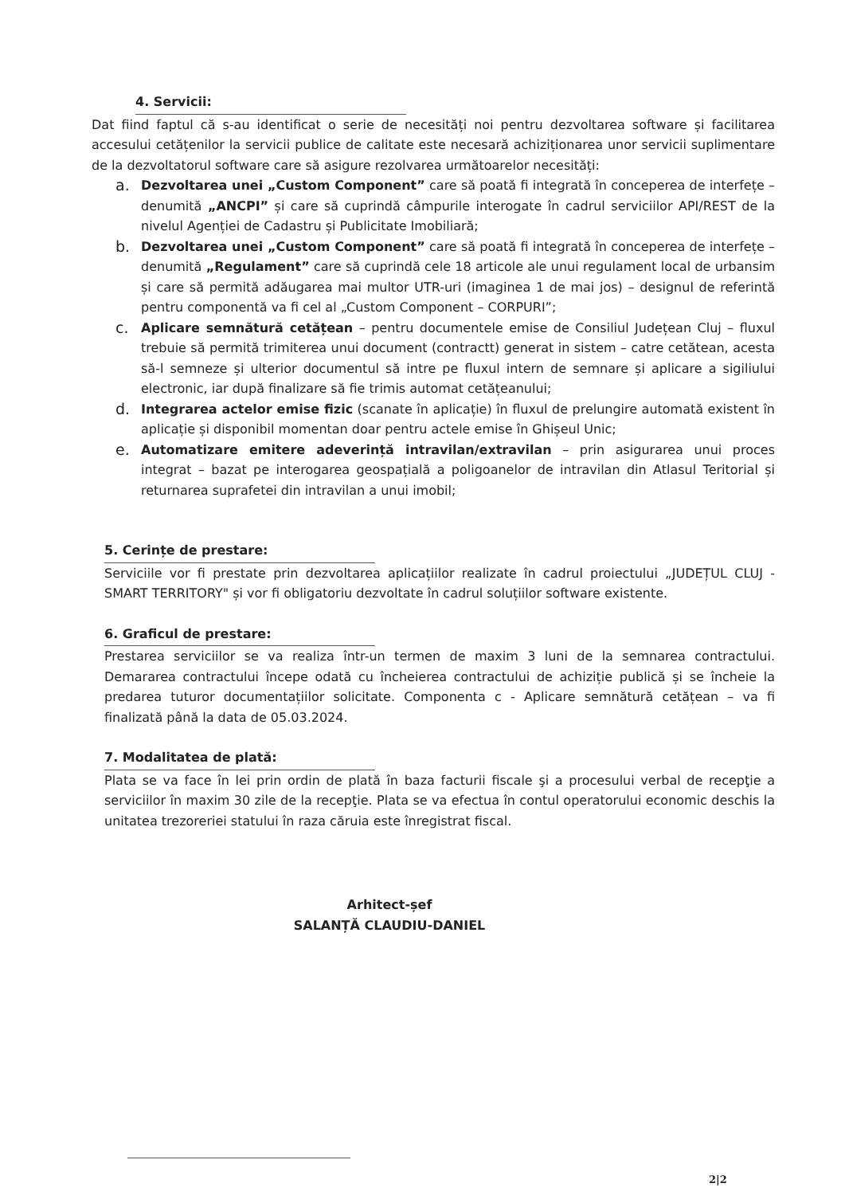4. Servicii:
Dat fiind faptul că s-au identificat o serie de necesități noi pentru dezvoltarea software și facilitarea accesului cetățenilor la servicii publice de calitate este necesară achiziționarea unor servicii suplimentare de la dezvoltatorul software care să asigure rezolvarea următoarelor necesități:
a.
Dezvoltarea unei „Custom Component” care să poată fi integrată în conceperea de interfețe – denumită „ANCPI” și care să cuprindă câmpurile interogate în cadrul serviciilor API/REST de la nivelul Agenției de Cadastru și Publicitate Imobiliară;
b.
Dezvoltarea unei „Custom Component” care să poată fi integrată în conceperea de interfețe – denumită „Regulament” care să cuprindă cele 18 articole ale unui regulament local de urbansim și care să permită adăugarea mai multor UTR-uri (imaginea 1 de mai jos) – designul de referintă pentru componentă va fi cel al „Custom Component – CORPURI”;
c.
Aplicare semnătură cetățean – pentru documentele emise de Consiliul Județean Cluj – fluxul trebuie să permită trimiterea unui document (contractt) generat in sistem – catre cetătean, acesta să-l semneze și ulterior documentul să intre pe fluxul intern de semnare și aplicare a sigiliului electronic, iar după finalizare să fie trimis automat cetățeanului;
d.
Integrarea actelor emise fizic (scanate în aplicație) în fluxul de prelungire automată existent în aplicație și disponibil momentan doar pentru actele emise în Ghișeul Unic;
e.
Automatizare emitere adeverință intravilan/extravilan – prin asigurarea unui proces integrat – bazat pe interogarea geospațială a poligoanelor de intravilan din Atlasul Teritorial și returnarea suprafetei din intravilan a unui imobil;
5. Cerințe de prestare:
Serviciile vor fi prestate prin dezvoltarea aplicațiilor realizate în cadrul proiectului „JUDEȚUL CLUJ - SMART TERRITORY" și vor fi obligatoriu dezvoltate în cadrul soluțiilor software existente.
6. Graficul de prestare:
Prestarea serviciilor se va realiza într-un termen de maxim 3 luni de la semnarea contractului. Demararea contractului începe odată cu încheierea contractului de achiziție publică și se încheie la predarea tuturor documentațiilor solicitate. Componenta c - Aplicare semnătură cetățean – va fi finalizată până la data de 05.03.2024.
7. Modalitatea de plată:
Plata se va face în lei prin ordin de plată în baza facturii fiscale şi a procesului verbal de recepţie a serviciilor în maxim 30 zile de la recepţie. Plata se va efectua în contul operatorului economic deschis la unitatea trezoreriei statului în raza căruia este înregistrat fiscal.
Arhitect-șef
SALANȚĂ CLAUDIU-DANIEL
2|2